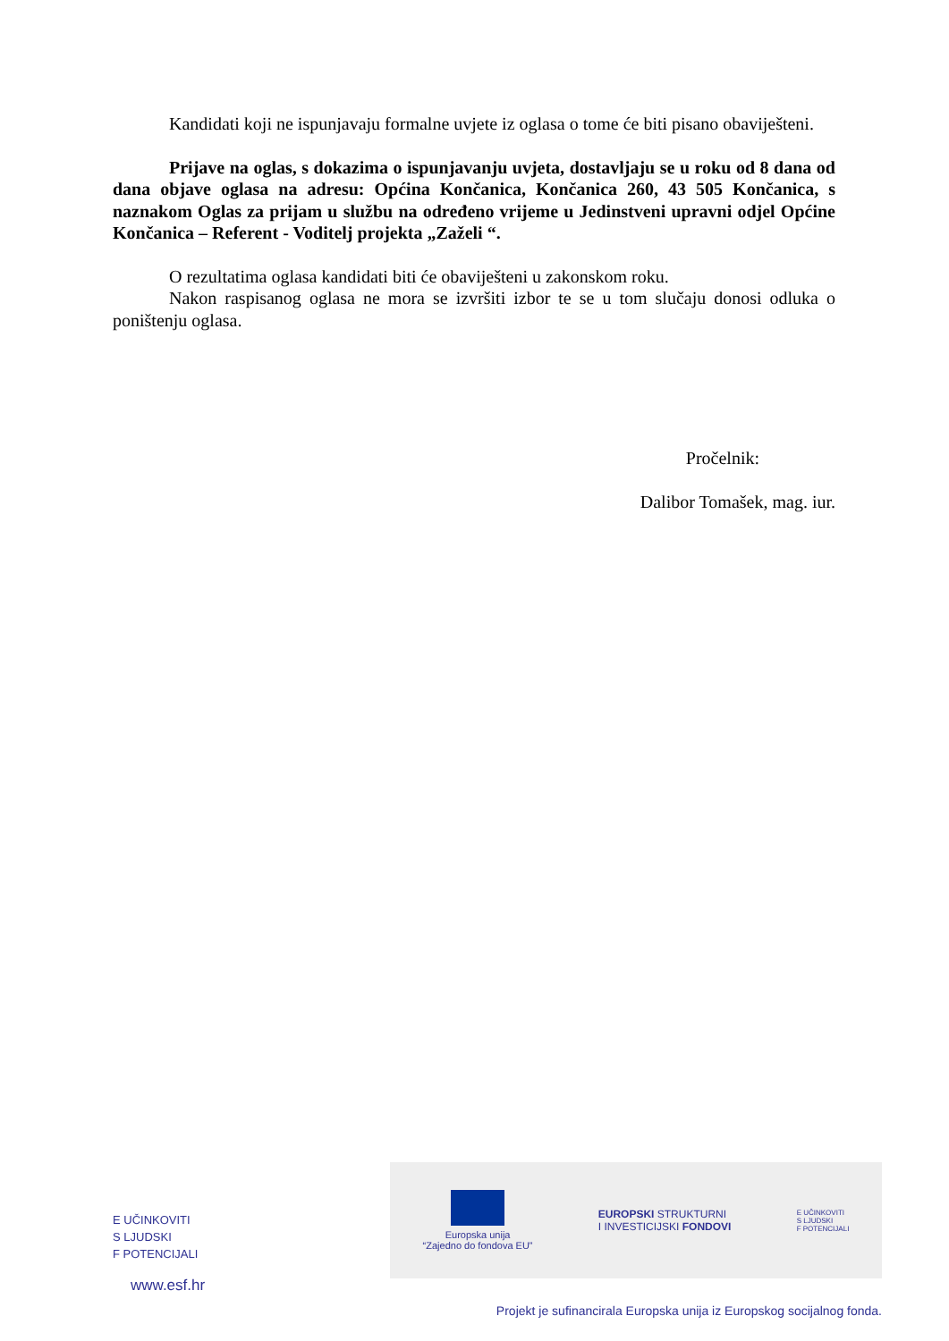Kandidati koji ne ispunjavaju formalne uvjete iz oglasa o tome će biti pisano obaviješteni.
Prijave na oglas, s dokazima o ispunjavanju uvjeta, dostavljaju se u roku od 8 dana od dana objave oglasa na adresu: Općina Končanica, Končanica 260, 43 505 Končanica, s naznakom Oglas za prijam u službu na određeno vrijeme u Jedinstveni upravni odjel Općine Končanica – Referent - Voditelj projekta „Zaželi “.
O rezultatima oglasa kandidati biti će obaviješteni u zakonskom roku.
Nakon raspisanog oglasa ne mora se izvršiti izbor te se u tom slučaju donosi odluka o poništenju oglasa.
Pročelnik:
Dalibor Tomašek, mag. iur.
E UČINKOVITI
S LJUDSKI
F POTENCIJALI
www.esf.hr
Europska unija
“Zajedno do fondova EU”
EUROPSKI STRUKTURNI
I INVESTICIJSKI FONDOVI
E UČINKOVITI
S LJUDSKI
F POTENCIJALI
Projekt je sufinancirala Europska unija iz Europskog socijalnog fonda.